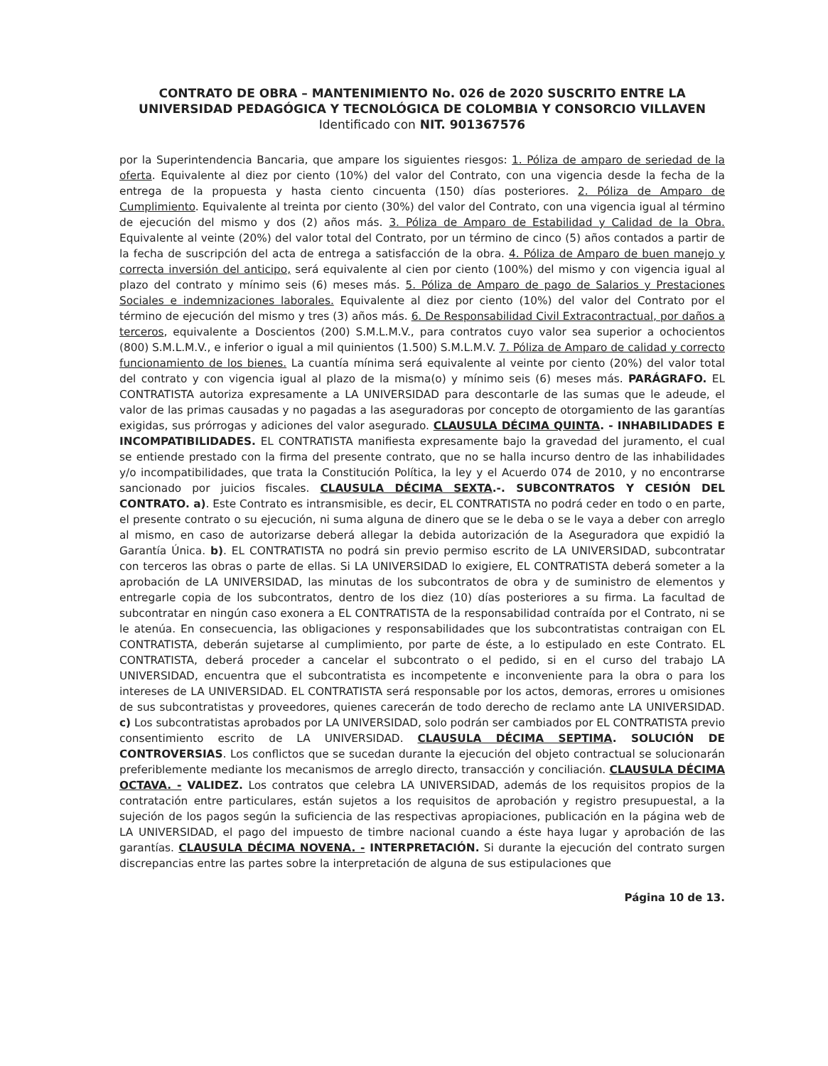CONTRATO DE OBRA – MANTENIMIENTO No. 026 de 2020 SUSCRITO ENTRE LA UNIVERSIDAD PEDAGÓGICA Y TECNOLÓGICA DE COLOMBIA Y CONSORCIO VILLAVEN Identificado con NIT. 901367576
por la Superintendencia Bancaria, que ampare los siguientes riesgos: 1. Póliza de amparo de seriedad de la oferta. Equivalente al diez por ciento (10%) del valor del Contrato, con una vigencia desde la fecha de la entrega de la propuesta y hasta ciento cincuenta (150) días posteriores. 2. Póliza de Amparo de Cumplimiento. Equivalente al treinta por ciento (30%) del valor del Contrato, con una vigencia igual al término de ejecución del mismo y dos (2) años más. 3. Póliza de Amparo de Estabilidad y Calidad de la Obra. Equivalente al veinte (20%) del valor total del Contrato, por un término de cinco (5) años contados a partir de la fecha de suscripción del acta de entrega a satisfacción de la obra. 4. Póliza de Amparo de buen manejo y correcta inversión del anticipo, será equivalente al cien por ciento (100%) del mismo y con vigencia igual al plazo del contrato y mínimo seis (6) meses más. 5. Póliza de Amparo de pago de Salarios y Prestaciones Sociales e indemnizaciones laborales. Equivalente al diez por ciento (10%) del valor del Contrato por el término de ejecución del mismo y tres (3) años más. 6. De Responsabilidad Civil Extracontractual, por daños a terceros, equivalente a Doscientos (200) S.M.L.M.V., para contratos cuyo valor sea superior a ochocientos (800) S.M.L.M.V., e inferior o igual a mil quinientos (1.500) S.M.L.M.V. 7. Póliza de Amparo de calidad y correcto funcionamiento de los bienes. La cuantía mínima será equivalente al veinte por ciento (20%) del valor total del contrato y con vigencia igual al plazo de la misma(o) y mínimo seis (6) meses más. PARÁGRAFO. EL CONTRATISTA autoriza expresamente a LA UNIVERSIDAD para descontarle de las sumas que le adeude, el valor de las primas causadas y no pagadas a las aseguradoras por concepto de otorgamiento de las garantías exigidas, sus prórrogas y adiciones del valor asegurado. CLAUSULA DÉCIMA QUINTA. - INHABILIDADES E INCOMPATIBILIDADES. EL CONTRATISTA manifiesta expresamente bajo la gravedad del juramento, el cual se entiende prestado con la firma del presente contrato, que no se halla incurso dentro de las inhabilidades y/o incompatibilidades, que trata la Constitución Política, la ley y el Acuerdo 074 de 2010, y no encontrarse sancionado por juicios fiscales. CLAUSULA DÉCIMA SEXTA.-. SUBCONTRATOS Y CESIÓN DEL CONTRATO. a). Este Contrato es intransmisible, es decir, EL CONTRATISTA no podrá ceder en todo o en parte, el presente contrato o su ejecución, ni suma alguna de dinero que se le deba o se le vaya a deber con arreglo al mismo, en caso de autorizarse deberá allegar la debida autorización de la Aseguradora que expidió la Garantía Única. b). EL CONTRATISTA no podrá sin previo permiso escrito de LA UNIVERSIDAD, subcontratar con terceros las obras o parte de ellas. Si LA UNIVERSIDAD lo exigiere, EL CONTRATISTA deberá someter a la aprobación de LA UNIVERSIDAD, las minutas de los subcontratos de obra y de suministro de elementos y entregarle copia de los subcontratos, dentro de los diez (10) días posteriores a su firma. La facultad de subcontratar en ningún caso exonera a EL CONTRATISTA de la responsabilidad contraída por el Contrato, ni se le atenúa. En consecuencia, las obligaciones y responsabilidades que los subcontratistas contraigan con EL CONTRATISTA, deberán sujetarse al cumplimiento, por parte de éste, a lo estipulado en este Contrato. EL CONTRATISTA, deberá proceder a cancelar el subcontrato o el pedido, si en el curso del trabajo LA UNIVERSIDAD, encuentra que el subcontratista es incompetente e inconveniente para la obra o para los intereses de LA UNIVERSIDAD. EL CONTRATISTA será responsable por los actos, demoras, errores u omisiones de sus subcontratistas y proveedores, quienes carecerán de todo derecho de reclamo ante LA UNIVERSIDAD. c) Los subcontratistas aprobados por LA UNIVERSIDAD, solo podrán ser cambiados por EL CONTRATISTA previo consentimiento escrito de LA UNIVERSIDAD. CLAUSULA DÉCIMA SEPTIMA. SOLUCIÓN DE CONTROVERSIAS. Los conflictos que se sucedan durante la ejecución del objeto contractual se solucionarán preferiblemente mediante los mecanismos de arreglo directo, transacción y conciliación. CLAUSULA DÉCIMA OCTAVA. - VALIDEZ. Los contratos que celebra LA UNIVERSIDAD, además de los requisitos propios de la contratación entre particulares, están sujetos a los requisitos de aprobación y registro presupuestal, a la sujeción de los pagos según la suficiencia de las respectivas apropiaciones, publicación en la página web de LA UNIVERSIDAD, el pago del impuesto de timbre nacional cuando a éste haya lugar y aprobación de las garantías. CLAUSULA DÉCIMA NOVENA. - INTERPRETACIÓN. Si durante la ejecución del contrato surgen discrepancias entre las partes sobre la interpretación de alguna de sus estipulaciones que
Página 10 de 13.